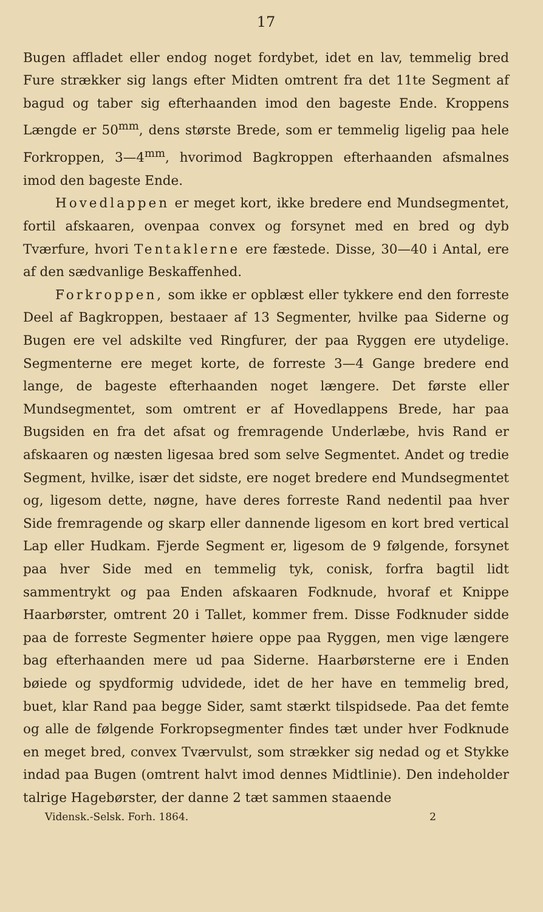17
Bugen affladet eller endog noget fordybet, idet en lav, temmelig bred Fure strækker sig langs efter Midten omtrent fra det 11te Segment af bagud og taber sig efterhaanden imod den bageste Ende. Kroppens Længde er 50<sup>mm</sup>, dens største Brede, som er temmelig ligelig paa hele Forkroppen, 3—4<sup>mm</sup>, hvorimod Bagkroppen efterhaanden afsmalnes imod den bageste Ende.
Hovedlappen er meget kort, ikke bredere end Mundsegmentet, fortil afskaaren, ovenpaa convex og forsynet med en bred og dyb Tværfure, hvori Tentaklerne ere fæstede. Disse, 30—40 i Antal, ere af den sædvanlige Beskaffenhed.
Forkroppen, som ikke er opblæst eller tykkere end den forreste Deel af Bagkroppen, bestaaer af 13 Segmenter, hvilke paa Siderne og Bugen ere vel adskilte ved Ringfurer, der paa Ryggen ere utydelige. Segmenterne ere meget korte, de forreste 3—4 Gange bredere end lange, de bageste efterhaanden noget længere. Det første eller Mundsegmentet, som omtrent er af Hovedlappens Brede, har paa Bugsiden en fra det afsat og fremragende Underlæbe, hvis Rand er afskaaren og næsten ligesaa bred som selve Segmentet. Andet og tredie Segment, hvilke, især det sidste, ere noget bredere end Mundsegmentet og, ligesom dette, nøgne, have deres forreste Rand nedentil paa hver Side fremragende og skarp eller dannende ligesom en kort bred vertical Lap eller Hudkam. Fjerde Segment er, ligesom de 9 følgende, forsynet paa hver Side med en temmelig tyk, conisk, forfra bagtil lidt sammentrykt og paa Enden afskaaren Fodknude, hvoraf et Knippe Haarbørster, omtrent 20 i Tallet, kommer frem. Disse Fodknuder sidde paa de forreste Segmenter høiere oppe paa Ryggen, men vige længere bag efterhaanden mere ud paa Siderne. Haarbørsterne ere i Enden bøiede og spydformig udvidede, idet de her have en temmelig bred, buet, klar Rand paa begge Sider, samt stærkt tilspidsede. Paa det femte og alle de følgende Forkropsegmenter findes tæt under hver Fodknude en meget bred, convex Tværvulst, som strækker sig nedad og et Stykke indad paa Bugen (omtrent halvt imod dennes Midtlinie). Den indeholder talrige Hagebørster, der danne 2 tæt sammen staaende
Vidensk.-Selsk. Forh. 1864. 2